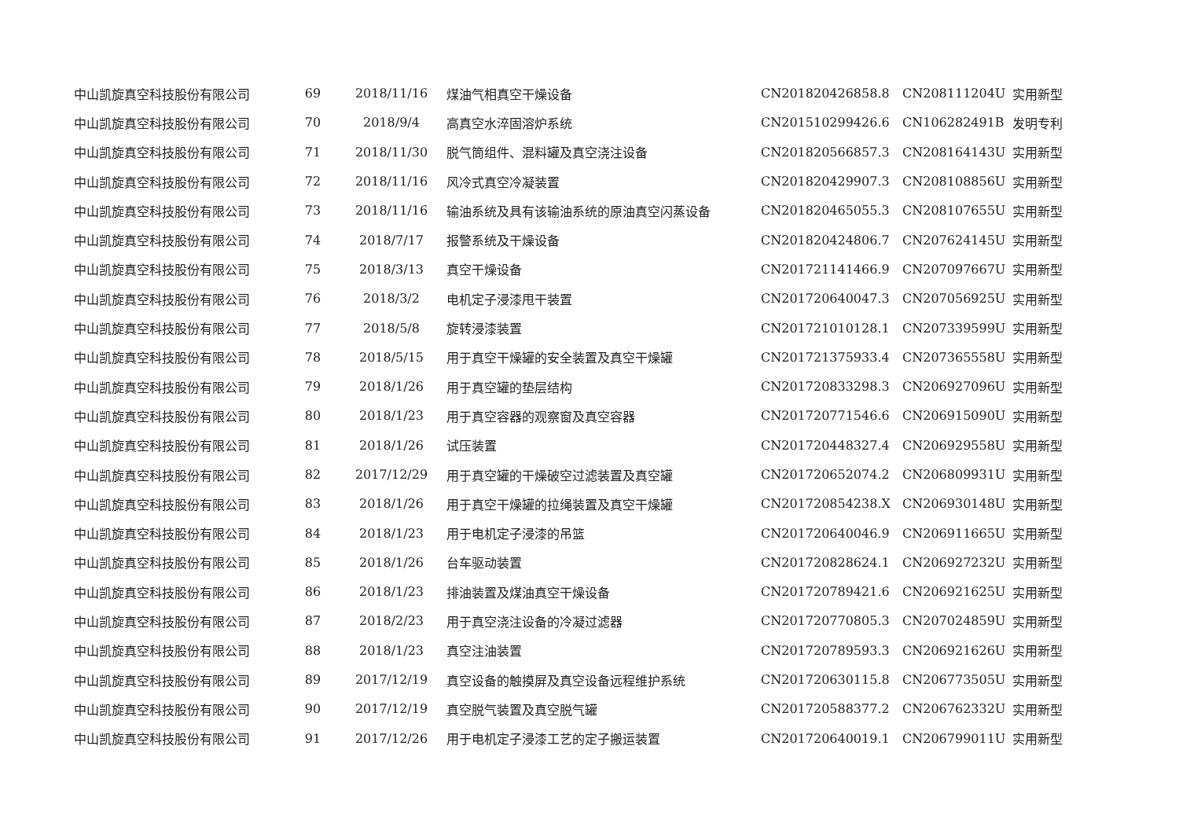| 中山凯旋真空科技股份有限公司 | 69 | 2018/11/16 | 煤油气相真空干燥设备 | CN201820426858.8 | CN208111204U | 实用新型 |
| 中山凯旋真空科技股份有限公司 | 70 | 2018/9/4 | 高真空水淬固溶炉系统 | CN201510299426.6 | CN106282491B | 发明专利 |
| 中山凯旋真空科技股份有限公司 | 71 | 2018/11/30 | 脱气筒组件、混料罐及真空浇注设备 | CN201820566857.3 | CN208164143U | 实用新型 |
| 中山凯旋真空科技股份有限公司 | 72 | 2018/11/16 | 风冷式真空冷凝装置 | CN201820429907.3 | CN208108856U | 实用新型 |
| 中山凯旋真空科技股份有限公司 | 73 | 2018/11/16 | 输油系统及具有该输油系统的原油真空闪蒸设备 | CN201820465055.3 | CN208107655U | 实用新型 |
| 中山凯旋真空科技股份有限公司 | 74 | 2018/7/17 | 报警系统及干燥设备 | CN201820424806.7 | CN207624145U | 实用新型 |
| 中山凯旋真空科技股份有限公司 | 75 | 2018/3/13 | 真空干燥设备 | CN201721141466.9 | CN207097667U | 实用新型 |
| 中山凯旋真空科技股份有限公司 | 76 | 2018/3/2 | 电机定子浸漆甩干装置 | CN201720640047.3 | CN207056925U | 实用新型 |
| 中山凯旋真空科技股份有限公司 | 77 | 2018/5/8 | 旋转浸漆装置 | CN201721010128.1 | CN207339599U | 实用新型 |
| 中山凯旋真空科技股份有限公司 | 78 | 2018/5/15 | 用于真空干燥罐的安全装置及真空干燥罐 | CN201721375933.4 | CN207365558U | 实用新型 |
| 中山凯旋真空科技股份有限公司 | 79 | 2018/1/26 | 用于真空罐的垫层结构 | CN201720833298.3 | CN206927096U | 实用新型 |
| 中山凯旋真空科技股份有限公司 | 80 | 2018/1/23 | 用于真空容器的观察窗及真空容器 | CN201720771546.6 | CN206915090U | 实用新型 |
| 中山凯旋真空科技股份有限公司 | 81 | 2018/1/26 | 试压装置 | CN201720448327.4 | CN206929558U | 实用新型 |
| 中山凯旋真空科技股份有限公司 | 82 | 2017/12/29 | 用于真空罐的干燥破空过滤装置及真空罐 | CN201720652074.2 | CN206809931U | 实用新型 |
| 中山凯旋真空科技股份有限公司 | 83 | 2018/1/26 | 用于真空干燥罐的拉绳装置及真空干燥罐 | CN201720854238.X | CN206930148U | 实用新型 |
| 中山凯旋真空科技股份有限公司 | 84 | 2018/1/23 | 用于电机定子浸漆的吊篮 | CN201720640046.9 | CN206911665U | 实用新型 |
| 中山凯旋真空科技股份有限公司 | 85 | 2018/1/26 | 台车驱动装置 | CN201720828624.1 | CN206927232U | 实用新型 |
| 中山凯旋真空科技股份有限公司 | 86 | 2018/1/23 | 排油装置及煤油真空干燥设备 | CN201720789421.6 | CN206921625U | 实用新型 |
| 中山凯旋真空科技股份有限公司 | 87 | 2018/2/23 | 用于真空浇注设备的冷凝过滤器 | CN201720770805.3 | CN207024859U | 实用新型 |
| 中山凯旋真空科技股份有限公司 | 88 | 2018/1/23 | 真空注油装置 | CN201720789593.3 | CN206921626U | 实用新型 |
| 中山凯旋真空科技股份有限公司 | 89 | 2017/12/19 | 真空设备的触摸屏及真空设备远程维护系统 | CN201720630115.8 | CN206773505U | 实用新型 |
| 中山凯旋真空科技股份有限公司 | 90 | 2017/12/19 | 真空脱气装置及真空脱气罐 | CN201720588377.2 | CN206762332U | 实用新型 |
| 中山凯旋真空科技股份有限公司 | 91 | 2017/12/26 | 用于电机定子浸漆工艺的定子搬运装置 | CN201720640019.1 | CN206799011U | 实用新型 |